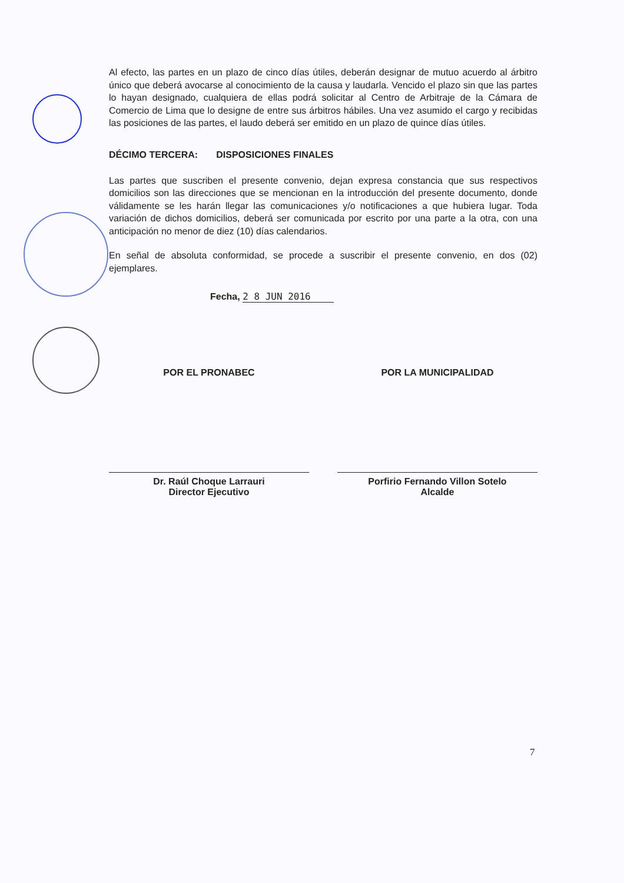Al efecto, las partes en un plazo de cinco días útiles, deberán designar de mutuo acuerdo al árbitro único que deberá avocarse al conocimiento de la causa y laudarla. Vencido el plazo sin que las partes lo hayan designado, cualquiera de ellas podrá solicitar al Centro de Arbitraje de la Cámara de Comercio de Lima que lo designe de entre sus árbitros hábiles. Una vez asumido el cargo y recibidas las posiciones de las partes, el laudo deberá ser emitido en un plazo de quince días útiles.
DÉCIMO TERCERA: DISPOSICIONES FINALES
Las partes que suscriben el presente convenio, dejan expresa constancia que sus respectivos domicilios son las direcciones que se mencionan en la introducción del presente documento, donde válidamente se les harán llegar las comunicaciones y/o notificaciones a que hubiera lugar. Toda variación de dichos domicilios, deberá ser comunicada por escrito por una parte a la otra, con una anticipación no menor de diez (10) días calendarios.
En señal de absoluta conformidad, se procede a suscribir el presente convenio, en dos (02) ejemplares.
Fecha, 2 8 JUN 2016
POR EL PRONABEC
Dr. Raúl Choque Larrauri
Director Ejecutivo
POR LA MUNICIPALIDAD
Porfirio Fernando Villon Sotelo
Alcalde
7